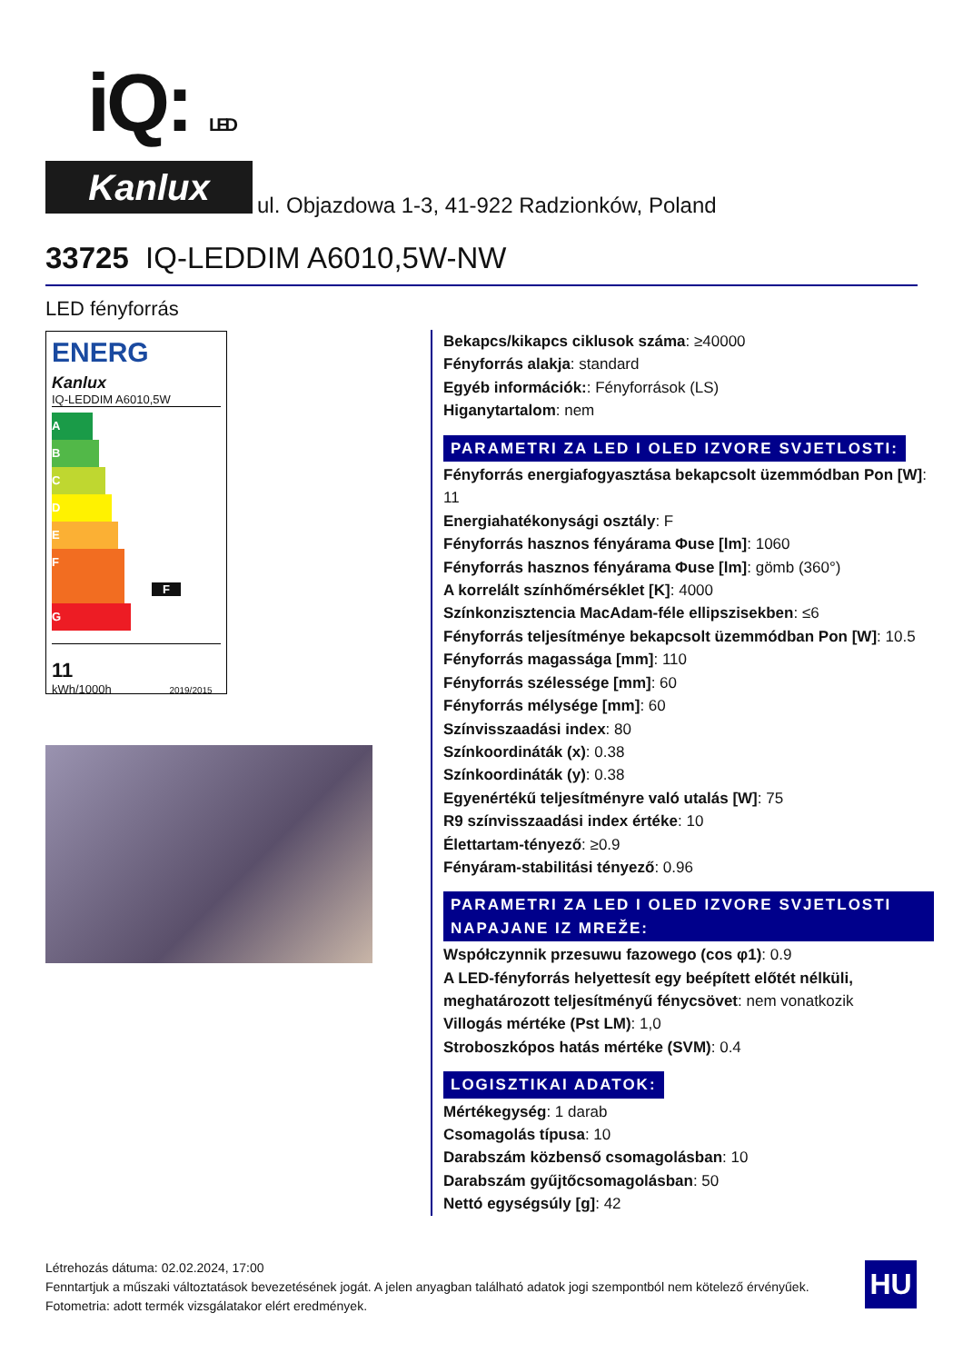iQ: LED
Kanlux
ul. Objazdowa 1-3, 41-922 Radzionków, Poland
33725 IQ-LEDDIM A6010,5W-NW
LED fényforrás
ENERG
Kanlux
IQ-LEDDIM A6010,5W
A
B
C
D
E
F F
G
11
kWh/1000h 2019/2015
Bekapcs/kikapcs ciklusok száma: ≥40000
Fényforrás alakja: standard
Egyéb információk:: Fényforrások (LS)
Higanytartalom: nem
PARAMETRI ZA LED I OLED IZVORE SVJETLOSTI:
Fényforrás energiafogyasztása bekapcsolt üzemmódban Pon [W]: 11
Energiahatékonysági osztály: F
Fényforrás hasznos fényárama Φuse [lm]: 1060
Fényforrás hasznos fényárama Φuse [lm]: gömb (360°)
A korrelált színhőmérséklet [K]: 4000
Színkonzisztencia MacAdam-féle ellipszisekben: ≤6
Fényforrás teljesítménye bekapcsolt üzemmódban Pon [W]: 10.5
Fényforrás magassága [mm]: 110
Fényforrás szélessége [mm]: 60
Fényforrás mélysége [mm]: 60
Színvisszaadási index: 80
Színkoordináták (x): 0.38
Színkoordináták (y): 0.38
Egyenértékű teljesítményre való utalás [W]: 75
R9 színvisszaadási index értéke: 10
Élettartam-tényező: ≥0.9
Fényáram-stabilitási tényező: 0.96
PARAMETRI ZA LED I OLED IZVORE SVJETLOSTI NAPAJANE IZ MREŽE:
Współczynnik przesuwu fazowego (cos φ1): 0.9
A LED-fényforrás helyettesít egy beépített előtét nélküli, meghatározott teljesítményű fénycsövet: nem vonatkozik
Villogás mértéke (Pst LM): 1,0
Stroboszkópos hatás mértéke (SVM): 0.4
LOGISZTIKAI ADATOK:
Mértékegység: 1 darab
Csomagolás típusa: 10
Darabszám közbenső csomagolásban: 10
Darabszám gyűjtőcsomagolásban: 50
Nettó egységsúly [g]: 42
Létrehozás dátuma: 02.02.2024, 17:00
Fenntartjuk a műszaki változtatások bevezetésének jogát. A jelen anyagban található adatok jogi szempontból nem kötelező érvényűek.
Fotometria: adott termék vizsgálatakor elért eredmények.
HU